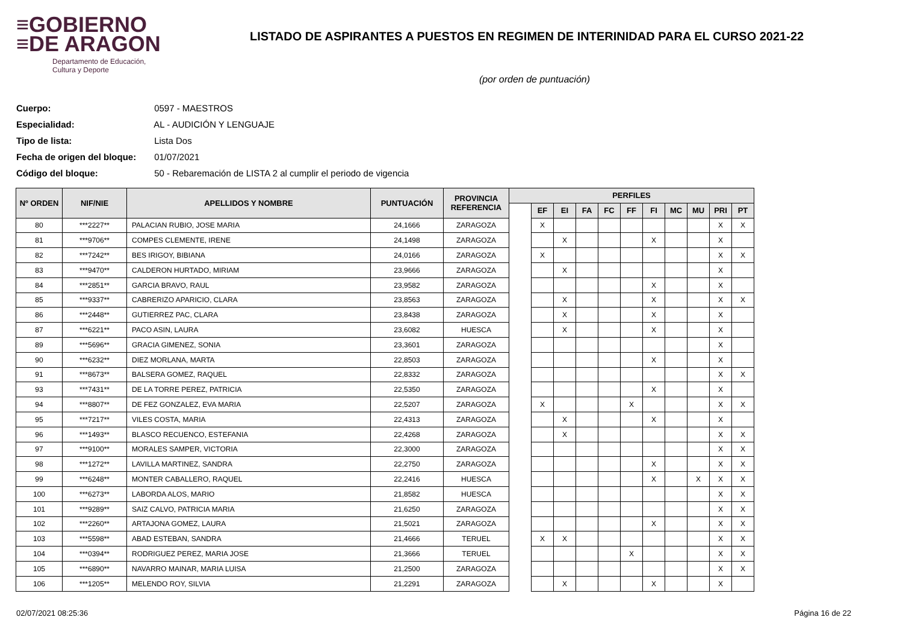≡GOBIERNO
≡DE ARAGON
Departamento de Educación,
Cultura y Deporte
LISTADO DE ASPIRANTES A PUESTOS EN REGIMEN DE INTERINIDAD PARA EL CURSO 2021-22
(por orden de puntuación)
Cuerpo: 0597 - MAESTROS
Especialidad: AL - AUDICIÓN Y LENGUAJE
Tipo de lista: Lista Dos
Fecha de origen del bloque: 01/07/2021
Código del bloque: 50 - Rebaremación de LISTA 2 al cumplir el periodo de vigencia
| Nº ORDEN | NIF/NIE | APELLIDOS Y NOMBRE | PUNTUACIÓN | PROVINCIA REFERENCIA | PERFILES | | | | | | | | | | |
| --- | --- | --- | --- | --- | --- | --- | --- | --- | --- | --- | --- | --- | --- | --- | --- |
| | | | | | | EF | EI | FA | FC | FF | FI | MC | MU | PRI | PT |
| 80 | ***2227** | PALACIAN RUBIO, JOSE MARIA | 24,1666 | ZARAGOZA | | X | | | | | | | | X | X |
| 81 | ***9706** | COMPES CLEMENTE, IRENE | 24,1498 | ZARAGOZA | | | X | | | | X | | | X | |
| 82 | ***7242** | BES IRIGOY, BIBIANA | 24,0166 | ZARAGOZA | | X | | | | | | | | X | X |
| 83 | ***9470** | CALDERON HURTADO, MIRIAM | 23,9666 | ZARAGOZA | | | X | | | | | | | X | |
| 84 | ***2851** | GARCIA BRAVO, RAUL | 23,9582 | ZARAGOZA | | | | | | | X | | | X | |
| 85 | ***9337** | CABRERIZO APARICIO, CLARA | 23,8563 | ZARAGOZA | | | X | | | | X | | | X | X |
| 86 | ***2448** | GUTIERREZ PAC, CLARA | 23,8438 | ZARAGOZA | | | X | | | | X | | | X | |
| 87 | ***6221** | PACO ASIN, LAURA | 23,6082 | HUESCA | | | X | | | | X | | | X | |
| 89 | ***5696** | GRACIA GIMENEZ, SONIA | 23,3601 | ZARAGOZA | | | | | | | | | | X | |
| 90 | ***6232** | DIEZ MORLANA, MARTA | 22,8503 | ZARAGOZA | | | | | | | X | | | X | |
| 91 | ***8673** | BALSERA GOMEZ, RAQUEL | 22,8332 | ZARAGOZA | | | | | | | | | | X | X |
| 93 | ***7431** | DE LA TORRE PEREZ, PATRICIA | 22,5350 | ZARAGOZA | | | | | | | X | | | X | |
| 94 | ***8807** | DE FEZ GONZALEZ, EVA MARIA | 22,5207 | ZARAGOZA | | X | | | | X | | | | X | X |
| 95 | ***7217** | VILES COSTA, MARIA | 22,4313 | ZARAGOZA | | | X | | | | X | | | X | |
| 96 | ***1493** | BLASCO RECUENCO, ESTEFANIA | 22,4268 | ZARAGOZA | | | X | | | | | | | X | X |
| 97 | ***9100** | MORALES SAMPER, VICTORIA | 22,3000 | ZARAGOZA | | | | | | | | | | X | X |
| 98 | ***1272** | LAVILLA MARTINEZ, SANDRA | 22,2750 | ZARAGOZA | | | | | | | X | | | X | X |
| 99 | ***6248** | MONTER CABALLERO, RAQUEL | 22,2416 | HUESCA | | | | | | | X | | X | X | X |
| 100 | ***6273** | LABORDA ALOS, MARIO | 21,8582 | HUESCA | | | | | | | | | | X | X |
| 101 | ***9289** | SAIZ CALVO, PATRICIA MARIA | 21,6250 | ZARAGOZA | | | | | | | | | | X | X |
| 102 | ***2260** | ARTAJONA GOMEZ, LAURA | 21,5021 | ZARAGOZA | | | | | | | X | | | X | X |
| 103 | ***5598** | ABAD ESTEBAN, SANDRA | 21,4666 | TERUEL | | X | X | | | | | | | X | X |
| 104 | ***0394** | RODRIGUEZ PEREZ, MARIA JOSE | 21,3666 | TERUEL | | | | | | X | | | | X | X |
| 105 | ***6890** | NAVARRO MAINAR, MARIA LUISA | 21,2500 | ZARAGOZA | | | | | | | | | | X | X |
| 106 | ***1205** | MELENDO ROY, SILVIA | 21,2291 | ZARAGOZA | | | X | | | | X | | | X | |
02/07/2021 08:25:36 Página 16 de 22